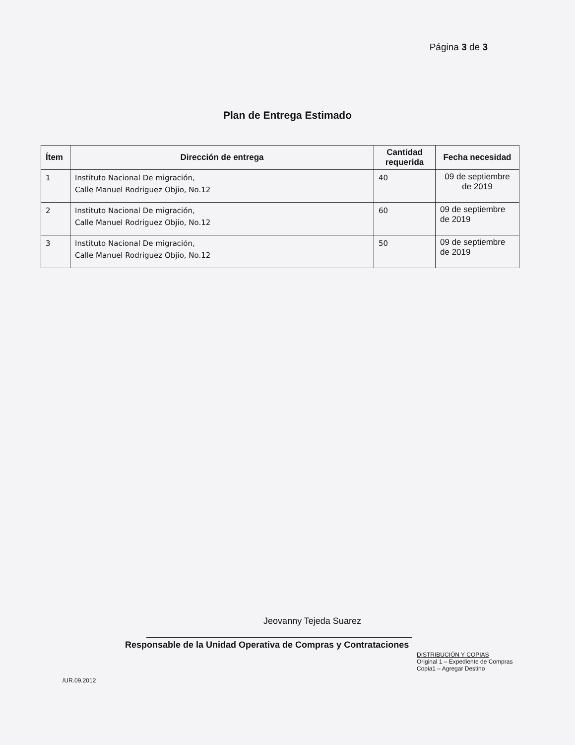Página 3 de 3
Plan de Entrega Estimado
| Ítem | Dirección de entrega | Cantidad requerida | Fecha necesidad |
| --- | --- | --- | --- |
| 1 | Instituto Nacional De migración, Calle Manuel Rodriguez Objio, No.12 | 40 | 09 de septiembre de 2019 |
| 2 | Instituto Nacional De migración, Calle Manuel Rodriguez Objio, No.12 | 60 | 09 de septiembre de 2019 |
| 3 | Instituto Nacional De migración, Calle Manuel Rodriguez Objio, No.12 | 50 | 09 de septiembre de 2019 |
Jeovanny Tejeda Suarez
Responsable de la Unidad Operativa de Compras y Contrataciones
DISTRIBUCIÓN Y COPIAS
Original 1 – Expediente de Compras
Copia1 – Agregar Destino
/UR.09.2012